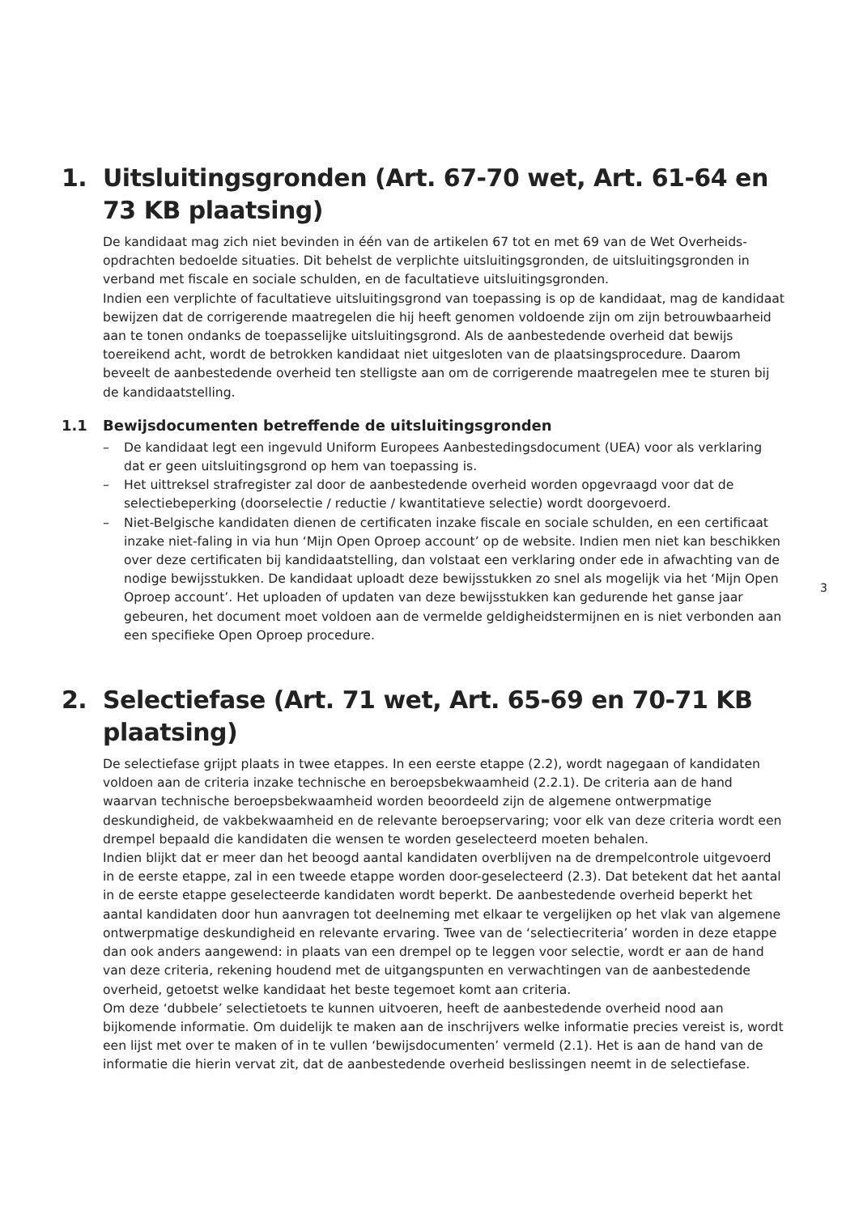1. Uitsluitingsgronden (Art. 67-70 wet, Art. 61-64 en 73 KB plaatsing)
De kandidaat mag zich niet bevinden in één van de artikelen 67 tot en met 69 van de Wet Overheids­opdrachten bedoelde situaties. Dit behelst de verplichte uitsluitingsgronden, de uitsluitingsgronden in verband met fiscale en sociale schulden, en de facultatieve uitsluitingsgronden.
Indien een verplichte of facultatieve uitsluitingsgrond van toepassing is op de kandidaat, mag de kandidaat bewijzen dat de corrigerende maatregelen die hij heeft genomen voldoende zijn om zijn betrouwbaarheid aan te tonen ondanks de toepasselijke uitsluitingsgrond. Als de aanbestedende overheid dat bewijs toereikend acht, wordt de betrokken kandidaat niet uitgesloten van de plaat­singsprocedure. Daarom beveelt de aanbestedende overheid ten stelligste aan om de corrigerende maatregelen mee te sturen bij de kandidaatstelling.
1.1 Bewijsdocumenten betreffende de uitsluitingsgronden
– De kandidaat legt een ingevuld Uniform Europees Aanbestedingsdocument (UEA) voor als verklaring dat er geen uitsluitingsgrond op hem van toepassing is.
– Het uittreksel strafregister zal door de aanbestedende overheid worden opgevraagd voor dat de selectiebeperking (doorselectie / reductie / kwantitatieve selectie) wordt doorgevoerd.
– Niet-Belgische kandidaten dienen de certificaten inzake fiscale en sociale schulden, en een certificaat inzake niet-faling in via hun ‘Mijn Open Oproep account’ op de website. Indien men niet kan beschikken over deze certificaten bij kandidaatstelling, dan volstaat een verklaring onder ede in afwachting van de nodige bewijsstukken. De kandidaat uploadt deze bewijsstukken zo snel als mogelijk via het ‘Mijn Open Oproep account’. Het uploaden of updaten van deze bewijsstukken kan gedurende het ganse jaar gebeuren, het document moet voldoen aan de vermelde geldigheid­stermijnen en is niet verbonden aan een specifieke Open Oproep procedure.
2. Selectiefase (Art. 71 wet, Art. 65-69 en 70-71 KB plaatsing)
De selectiefase grijpt plaats in twee etappes. In een eerste etappe (2.2), wordt nagegaan of kandi­daten voldoen aan de criteria inzake technische en beroepsbekwaamheid (2.2.1). De criteria aan de hand waarvan technische beroepsbekwaamheid worden beoordeeld zijn de algemene ontwerpmatige deskundigheid, de vakbekwaamheid en de relevante beroepservaring; voor elk van deze criteria wordt een drempel bepaald die kandidaten die wensen te worden geselecteerd moeten behalen.
Indien blijkt dat er meer dan het beoogd aantal kandidaten overblijven na de drempelcontrole uitge­voerd in de eerste etappe, zal in een tweede etappe worden door-geselecteerd (2.3). Dat betekent dat het aantal in de eerste etappe geselecteerde kandidaten wordt beperkt. De aanbestedende overheid beperkt het aantal kandidaten door hun aanvragen tot deelneming met elkaar te vergelijken op het vlak van algemene ontwerpmatige deskundigheid en relevante ervaring. Twee van de ‘selectiecrite­ria’ worden in deze etappe dan ook anders aangewend: in plaats van een drempel op te leggen voor selectie, wordt er aan de hand van deze criteria, rekening houdend met de uitgangspunten en ver­wachtingen van de aanbestedende overheid, getoetst welke kandidaat het beste tegemoet komt aan criteria.
Om deze ‘dubbele’ selectietoets te kunnen uitvoeren, heeft de aanbestedende overheid nood aan bijkomende informatie. Om duidelijk te maken aan de inschrijvers welke informatie precies vereist is, wordt een lijst met over te maken of in te vullen ‘bewijsdocumenten’ vermeld (2.1). Het is aan de hand van de informatie die hierin vervat zit, dat de aanbestedende overheid beslissingen neemt in de selectiefase.
3